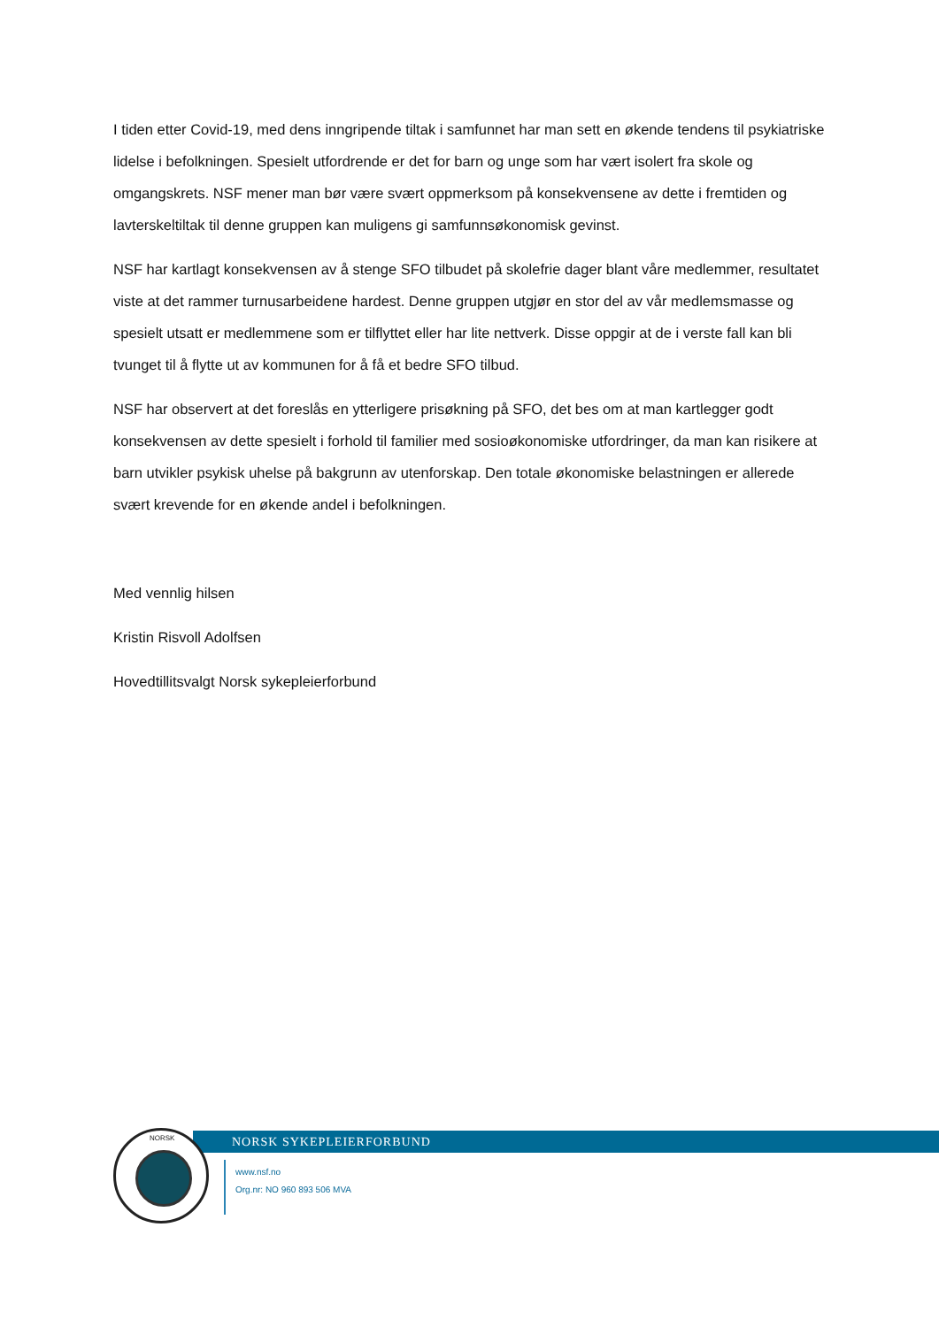I tiden etter Covid-19, med dens inngripende tiltak i samfunnet har man sett en økende tendens til psykiatriske lidelse i befolkningen. Spesielt utfordrende er det for barn og unge som har vært isolert fra skole og omgangskrets. NSF mener man bør være svært oppmerksom på konsekvensene av dette i fremtiden og lavterskeltiltak til denne gruppen kan muligens gi samfunnsøkonomisk gevinst.
NSF har kartlagt konsekvensen av å stenge SFO tilbudet på skolefrie dager blant våre medlemmer, resultatet viste at det rammer turnusarbeidene hardest. Denne gruppen utgjør en stor del av vår medlemsmasse og spesielt utsatt er medlemmene som er tilflyttet eller har lite nettverk. Disse oppgir at de i verste fall kan bli tvunget til å flytte ut av kommunen for å få et bedre SFO tilbud.
NSF har observert at det foreslås en ytterligere prisøkning på SFO, det bes om at man kartlegger godt konsekvensen av dette spesielt i forhold til familier med sosioøkonomiske utfordringer, da man kan risikere at barn utvikler psykisk uhelse på bakgrunn av utenforskap. Den totale økonomiske belastningen er allerede svært krevende for en økende andel i befolkningen.
Med vennlig hilsen
Kristin Risvoll Adolfsen
Hovedtillitsvalgt Norsk sykepleierforbund
NORSK SYKEPLEIERFORBUND
NORSK
www.nsf.no
Org.nr: NO 960 893 506 MVA